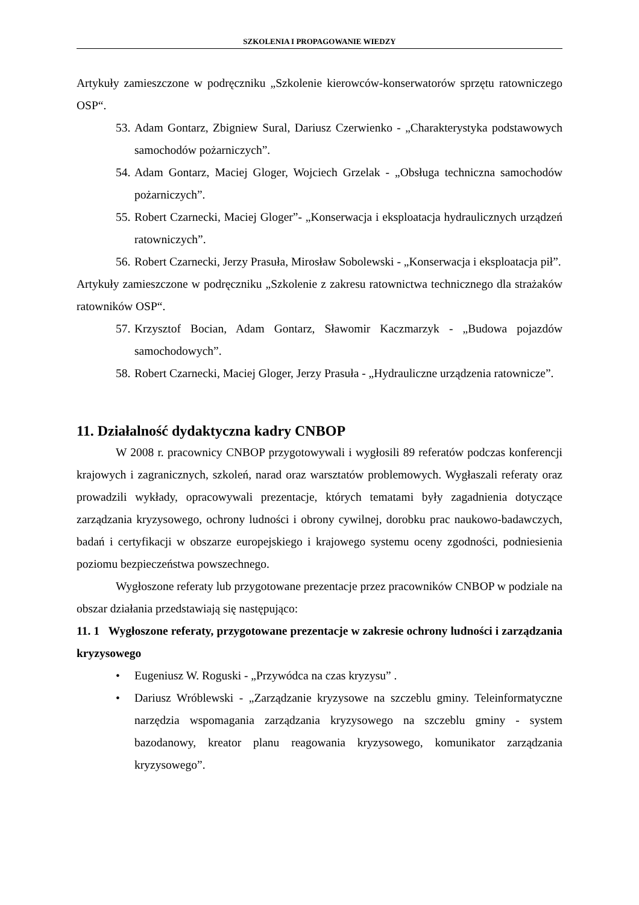SZKOLENIA I PROPAGOWANIE WIEDZY
Artykuły zamieszczone w podręczniku „Szkolenie kierowców-konserwatorów sprzętu ratowniczego OSP“.
53. Adam Gontarz, Zbigniew Sural, Dariusz Czerwienko - „Charakterystyka podstawowych samochodów pożarniczych”.
54. Adam Gontarz, Maciej Gloger, Wojciech Grzelak - „Obsługa techniczna samochodów pożarniczych”.
55. Robert Czarnecki, Maciej Gloger”- „Konserwacja i eksploatacja hydraulicznych urządzeń ratowniczych”.
56. Robert Czarnecki, Jerzy Prasuła, Mirosław Sobolewski - „Konserwacja i eksploatacja pił”.
Artykuły zamieszczone w podręczniku „Szkolenie z zakresu ratownictwa technicznego dla strażaków ratowników OSP“.
57. Krzysztof Bocian, Adam Gontarz, Sławomir Kaczmarzyk - „Budowa pojazdów samochodowych”.
58. Robert Czarnecki, Maciej Gloger, Jerzy Prasuła - „Hydrauliczne urządzenia ratownicze”.
11. Działalność dydaktyczna kadry CNBOP
W 2008 r. pracownicy CNBOP przygotowywali i wygłosili 89 referatów podczas konferencji krajowych i zagranicznych, szkoleń, narad oraz warsztatów problemowych. Wygłaszali referaty oraz prowadzili wykłady, opracowywali prezentacje, których tematami były zagadnienia dotyczące zarządzania kryzysowego, ochrony ludności i obrony cywilnej, dorobku prac naukowo-badawczych, badań i certyfikacji w obszarze europejskiego i krajowego systemu oceny zgodności, podniesienia poziomu bezpieczeństwa powszechnego.
Wygłoszone referaty lub przygotowane prezentacje przez pracowników CNBOP w podziale na obszar działania przedstawiają się następująco:
11. 1 Wygłoszone referaty, przygotowane prezentacje w zakresie ochrony ludności i zarządzania kryzysowego
• Eugeniusz W. Roguski - „Przywódca na czas kryzysu” .
• Dariusz Wróblewski - „Zarządzanie kryzysowe na szczeblu gminy. Teleinformatyczne narzędzia wspomagania zarządzania kryzysowego na szczeblu gminy - system bazodanowy, kreator planu reagowania kryzysowego, komunikator zarządzania kryzysowego”.